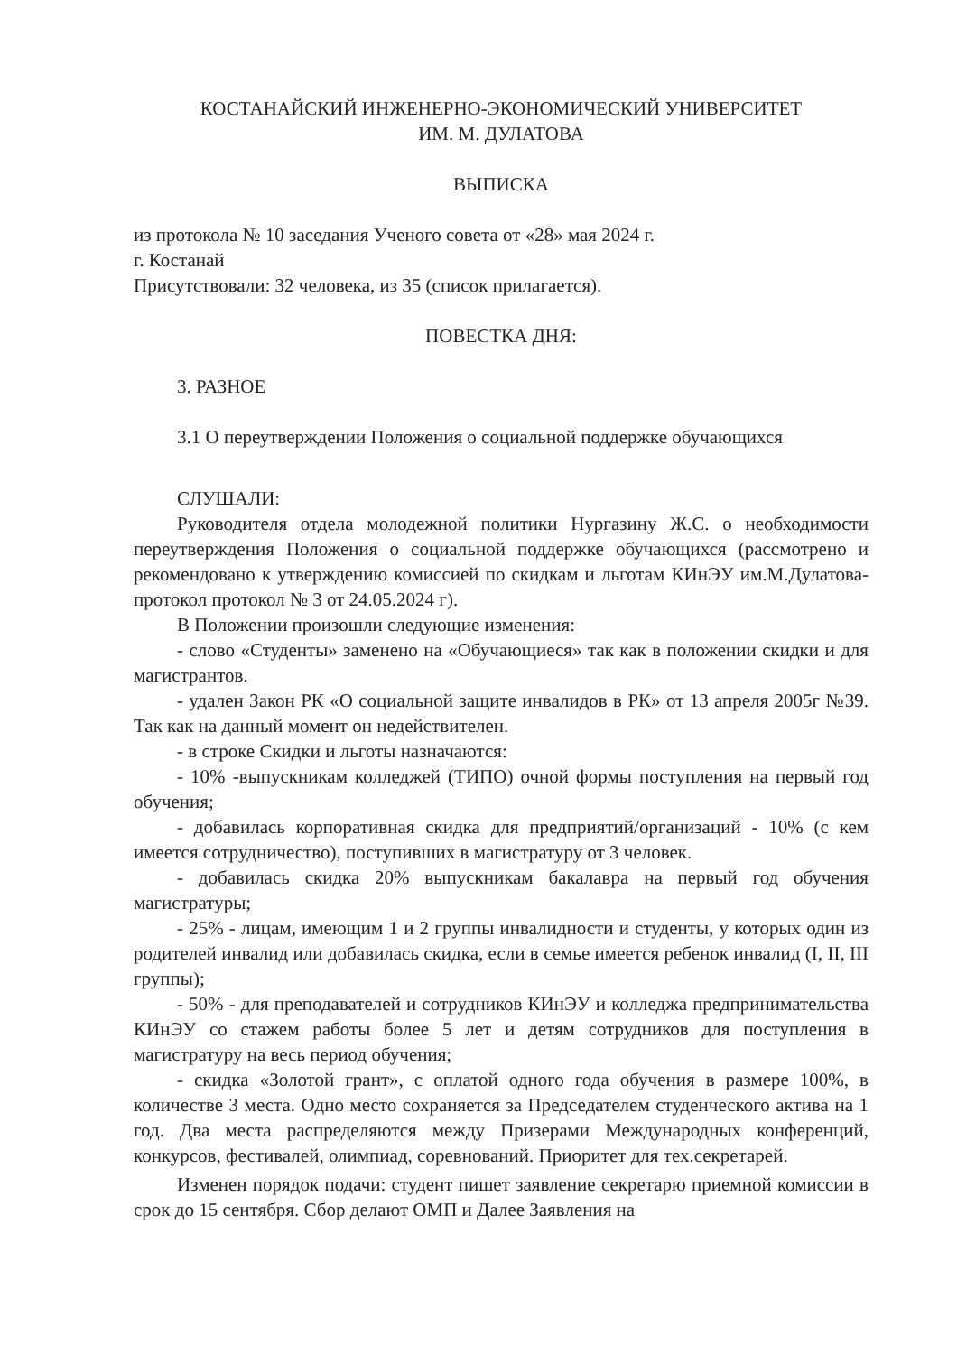КОСТАНАЙСКИЙ ИНЖЕНЕРНО-ЭКОНОМИЧЕСКИЙ УНИВЕРСИТЕТ
ИМ. М. ДУЛАТОВА
ВЫПИСКА
из протокола № 10 заседания Ученого совета от «28» мая 2024 г.
г. Костанай
Присутствовали: 32 человека, из 35 (список прилагается).
ПОВЕСТКА ДНЯ:
3. РАЗНОЕ
3.1 О переутверждении Положения о социальной поддержке обучающихся
СЛУШАЛИ:
Руководителя отдела молодежной политики Нургазину Ж.С. о необходимости переутверждения Положения о социальной поддержке обучающихся (рассмотрено и рекомендовано к утверждению комиссией по скидкам и льготам КИнЭУ им.М.Дулатова- протокол протокол № 3 от 24.05.2024 г).
В Положении произошли следующие изменения:
- слово «Студенты» заменено на «Обучающиеся» так как в положении скидки и для магистрантов.
- удален Закон РК «О социальной защите инвалидов в РК» от 13 апреля 2005г №39. Так как на данный момент он недействителен.
- в строке Скидки и льготы назначаются:
- 10% -выпускникам колледжей (ТИПО) очной формы поступления на первый год обучения;
- добавилась корпоративная скидка для предприятий/организаций - 10% (с кем имеется сотрудничество), поступивших в магистратуру от 3 человек.
- добавилась скидка 20% выпускникам бакалавра на первый год обучения магистратуры;
- 25% - лицам, имеющим 1 и 2 группы инвалидности и студенты, у которых один из родителей инвалид или добавилась скидка, если в семье имеется ребенок инвалид (I, II, III группы);
- 50% - для преподавателей и сотрудников КИнЭУ и колледжа предпринимательства КИнЭУ со стажем работы более 5 лет и детям сотрудников для поступления в магистратуру на весь период обучения;
- скидка «Золотой грант», с оплатой одного года обучения в размере 100%, в количестве 3 места. Одно место сохраняется за Председателем студенческого актива на 1 год. Два места распределяются между Призерами Международных конференций, конкурсов, фестивалей, олимпиад, соревнований. Приоритет для тех.секретарей.
Изменен порядок подачи: студент пишет заявление секретарю приемной комиссии в срок до 15 сентября. Сбор делают ОМП и Далее Заявления на